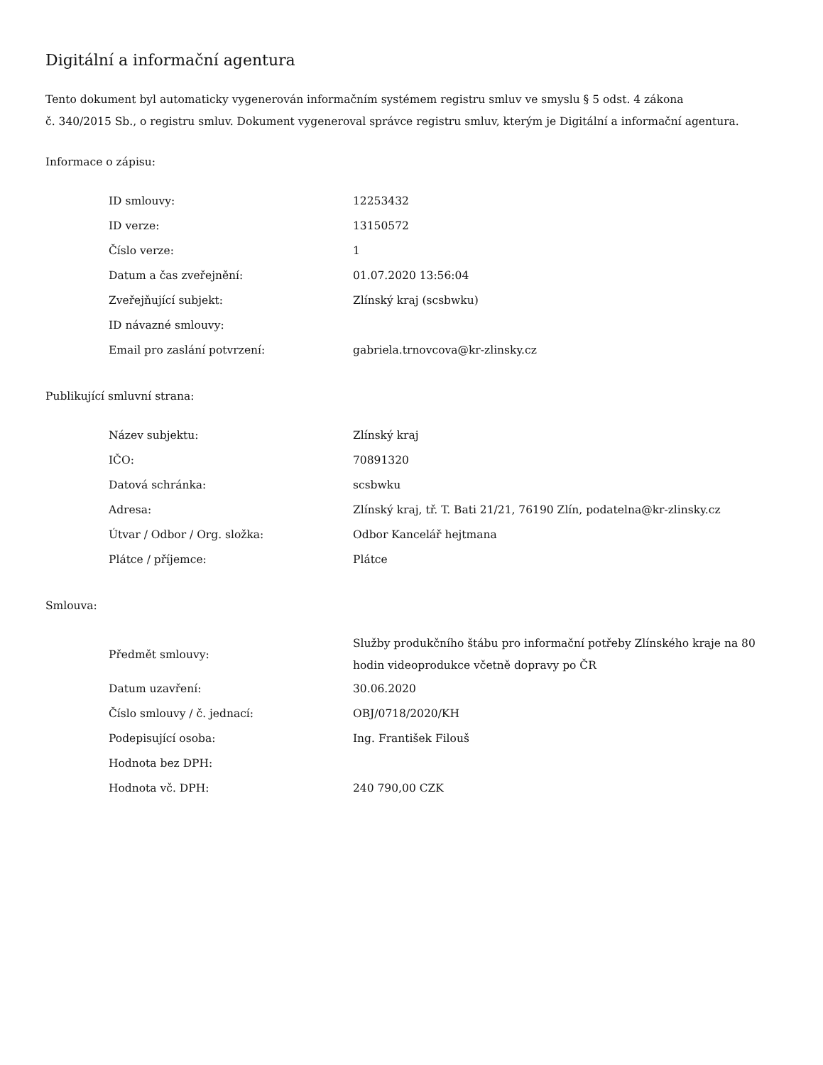Digitální a informační agentura
Tento dokument byl automaticky vygenerován informačním systémem registru smluv ve smyslu § 5 odst. 4 zákona
č. 340/2015 Sb., o registru smluv. Dokument vygeneroval správce registru smluv, kterým je Digitální a informační agentura.
Informace o zápisu:
| ID smlouvy: | 12253432 |
| ID verze: | 13150572 |
| Číslo verze: | 1 |
| Datum a čas zveřejnění: | 01.07.2020 13:56:04 |
| Zveřejňující subjekt: | Zlínský kraj (scsbwku) |
| ID návazné smlouvy: | |
| Email pro zaslání potvrzení: | gabriela.trnovcova@kr-zlinsky.cz |
Publikující smluvní strana:
| Název subjektu: | Zlínský kraj |
| IČO: | 70891320 |
| Datová schránka: | scsbwku |
| Adresa: | Zlínský kraj, tř. T. Bati 21/21, 76190 Zlín, podatelna@kr-zlinsky.cz |
| Útvar / Odbor / Org. složka: | Odbor Kancelář hejtmana |
| Plátce / příjemce: | Plátce |
Smlouva:
| Předmět smlouvy: | Služby produkčního štábu pro informační potřeby Zlínského kraje na 80 hodin videoprodukce včetně dopravy po ČR |
| Datum uzavření: | 30.06.2020 |
| Číslo smlouvy / č. jednací: | OBJ/0718/2020/KH |
| Podepisující osoba: | Ing. František Filouš |
| Hodnota bez DPH: | |
| Hodnota vč. DPH: | 240 790,00 CZK |